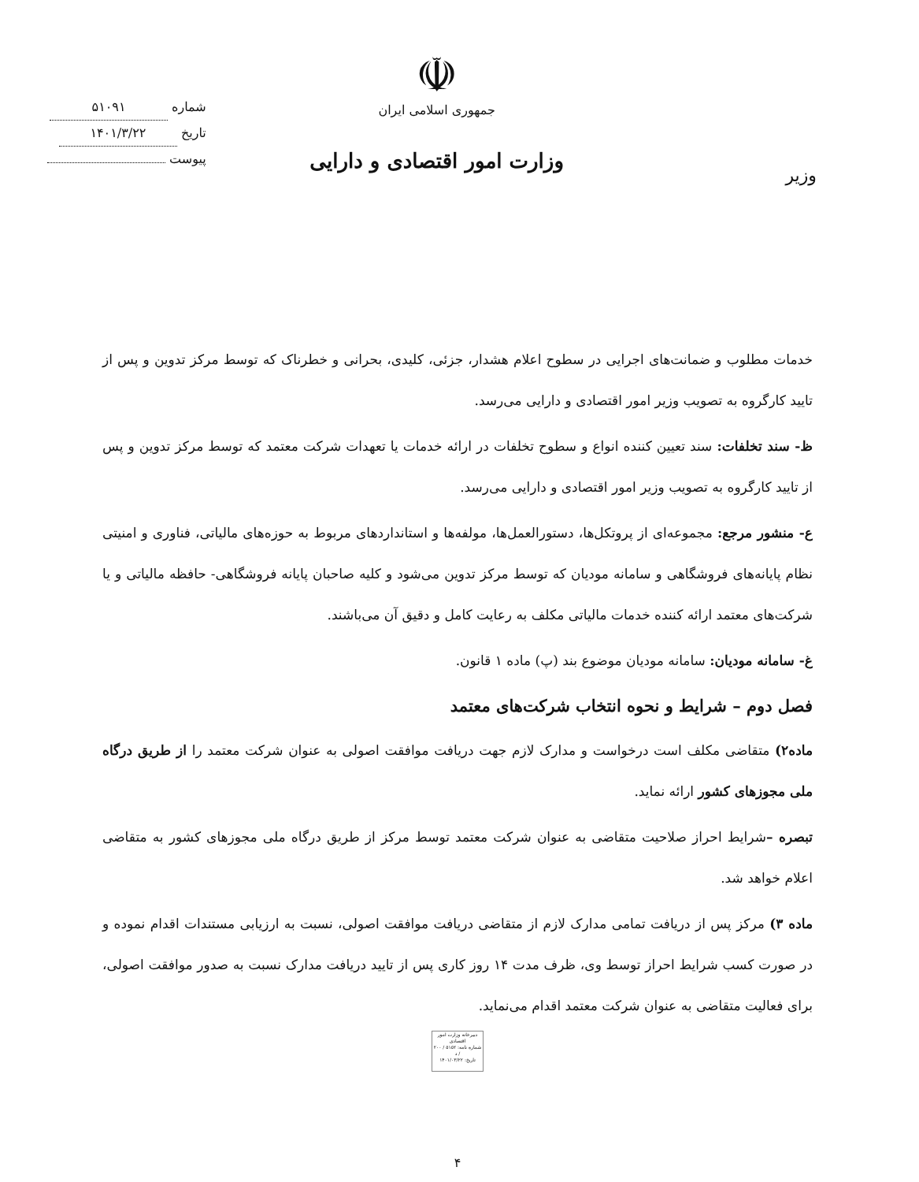وزیر
☫
جمهوری اسلامی ایران
وزارت امور اقتصادی و دارایی
شماره ۵۱۰۹۱
تاریخ ۱۴۰۱/۳/۲۲
پیوست
خدمات مطلوب و ضمانت‌های اجرایی در سطوح اعلام هشدار، جزئی، کلیدی، بحرانی و خطرناک که توسط مرکز تدوین و پس از تایید کارگروه به تصویب وزیر امور اقتصادی و دارایی می‌رسد.
ظ- سند تخلفات: سند تعیین کننده انواع و سطوح تخلفات در ارائه خدمات یا تعهدات شرکت معتمد که توسط مرکز تدوین و پس از تایید کارگروه به تصویب وزیر امور اقتصادی و دارایی می‌رسد.
ع- منشور مرجع: مجموعه‌ای از پروتکل‌ها، دستورالعمل‌ها، مولفه‌ها و استانداردهای مربوط به حوزه‌های مالیاتی، فناوری و امنیتی نظام پایانه‌های فروشگاهی و سامانه مودیان که توسط مرکز تدوین می‌شود و کلیه صاحبان پایانه فروشگاهی- حافظه مالیاتی و یا شرکت‌های معتمد ارائه کننده خدمات مالیاتی مکلف به رعایت کامل و دقیق آن می‌باشند.
غ- سامانه مودیان: سامانه مودیان موضوع بند (پ) ماده ۱ قانون.
فصل دوم – شرایط و نحوه انتخاب شرکت‌های معتمد
ماده۲) متقاضی مکلف است درخواست و مدارک لازم جهت دریافت موافقت اصولی به عنوان شرکت معتمد را از طریق درگاه ملی مجوزهای کشور ارائه نماید.
تبصره –شرایط احراز صلاحیت متقاضی به عنوان شرکت معتمد توسط مرکز از طریق درگاه ملی مجوزهای کشور به متقاضی اعلام خواهد شد.
ماده ۳) مرکز پس از دریافت تمامی مدارک لازم از متقاضی دریافت موافقت اصولی، نسبت به ارزیابی مستندات اقدام نموده و در صورت کسب شرایط احراز توسط وی، ظرف مدت ۱۴ روز کاری پس از تایید دریافت مدارک نسبت به صدور موافقت اصولی، برای فعالیت متقاضی به عنوان شرکت معتمد اقدام می‌نماید.
دبیرخانه وزارت امور اقتصادی
شماره نامه: ۵۱۵۲ / ۲۰۰ / د
تاریخ: ۱۴۰۱/۰۳/۲۲
۴